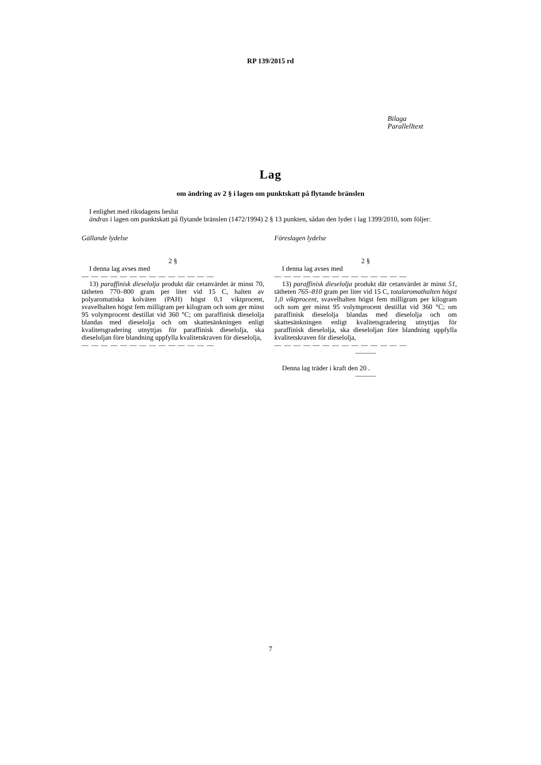RP 139/2015 rd
Bilaga
Parallelltext
Lag
om ändring av 2 § i lagen om punktskatt på flytande bränslen
I enlighet med riksdagens beslut
ändras i lagen om punktskatt på flytande bränslen (1472/1994) 2 § 13 punkten, sådan den lyder i lag 1399/2010, som följer:
Gällande lydelse
2 §
I denna lag avses med
— — — — — — — — — — — — — —
13) paraffinisk dieselolja produkt där cetanvärdet är minst 70, tätheten 770–800 gram per liter vid 15 C, halten av polyaromatiska kolväten (PAH) högst 0,1 viktprocent, svavelhalten högst fem milligram per kilogram och som ger minst 95 volymprocent destillat vid 360 °C; om paraffinisk dieselolja blandas med dieselolja och om skattesänkningen enligt kvalitetsgradering utnyttjas för paraffinisk dieselolja, ska dieseloljan före blandning uppfylla kvalitetskraven för dieselolja,
— — — — — — — — — — — — — —
Föreslagen lydelse
2 §
I denna lag avses med
— — — — — — — — — — — — — —
13) paraffinisk dieselolja produkt där cetanvärdet är minst 51, tätheten 765–810 gram per liter vid 15 C, totalaromathalten högst 1,0 viktprocent, svavelhalten högst fem milligram per kilogram och som ger minst 95 volymprocent destillat vid 360 °C; om paraffinisk dieselolja blandas med dieselolja och om skattesänkningen enligt kvalitetsgradering utnyttjas för paraffinisk dieselolja, ska dieseloljan före blandning uppfylla kvalitetskraven för dieselolja,
— — — — — — — — — — — — — —
———
Denna lag träder i kraft den 20 .
———
7